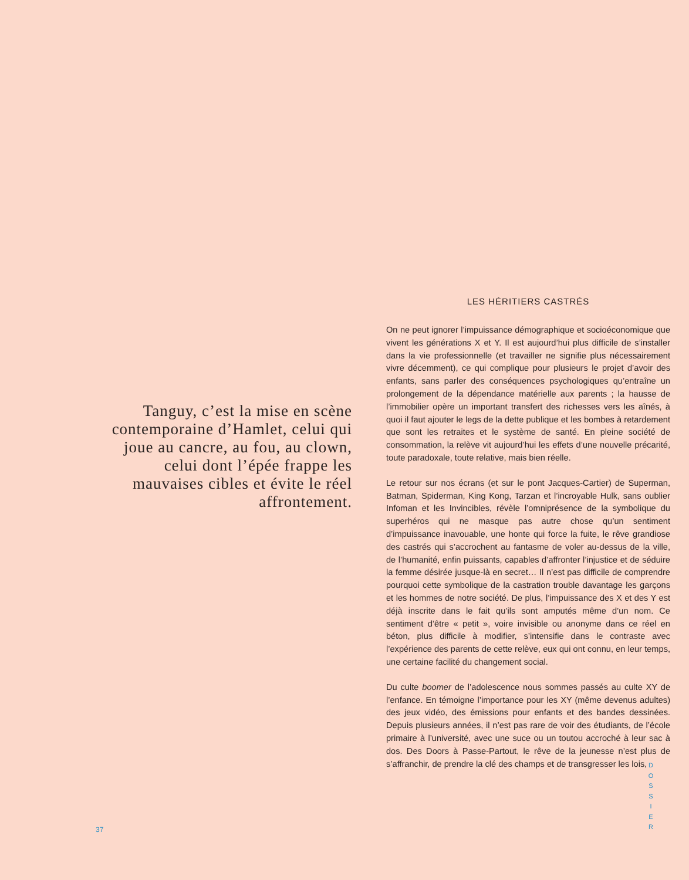Tanguy, c’est la mise en scène contemporaine d’Hamlet, celui qui joue au cancre, au fou, au clown, celui dont l’épée frappe les mauvaises cibles et évite le réel affrontement.
LES HÉRITIERS CASTRÉS
On ne peut ignorer l’impuissance démographique et socioéconomique que vivent les générations X et Y. Il est aujourd’hui plus difficile de s’installer dans la vie professionnelle (et travailler ne signifie plus nécessairement vivre décemment), ce qui complique pour plusieurs le projet d’avoir des enfants, sans parler des conséquences psychologiques qu’entraîne un prolongement de la dépendance matérielle aux parents ; la hausse de l’immobilier opère un important transfert des richesses vers les aînés, à quoi il faut ajouter le legs de la dette publique et les bombes à retardement que sont les retraites et le système de santé. En pleine société de consommation, la relève vit aujourd’hui les effets d’une nouvelle précarité, toute paradoxale, toute relative, mais bien réelle.
Le retour sur nos écrans (et sur le pont Jacques-Cartier) de Superman, Batman, Spiderman, King Kong, Tarzan et l’incroyable Hulk, sans oublier Infoman et les Invincibles, révèle l’omniprésence de la symbolique du superhéros qui ne masque pas autre chose qu’un sentiment d’impuissance inavouable, une honte qui force la fuite, le rêve grandiose des castrés qui s’accrochent au fantasme de voler au-dessus de la ville, de l’humanité, enfin puissants, capables d’affronter l’injustice et de séduire la femme désirée jusque-là en secret… Il n’est pas difficile de comprendre pourquoi cette symbolique de la castration trouble davantage les garçons et les hommes de notre société. De plus, l’impuissance des X et des Y est déjà inscrite dans le fait qu’ils sont amputés même d’un nom. Ce sentiment d’être « petit », voire invisible ou anonyme dans ce réel en béton, plus difficile à modifier, s’intensifie dans le contraste avec l’expérience des parents de cette relève, eux qui ont connu, en leur temps, une certaine facilité du changement social.
Du culte boomer de l’adolescence nous sommes passés au culte XY de l’enfance. En témoigne l’importance pour les XY (même devenus adultes) des jeux vidéo, des émissions pour enfants et des bandes dessinées. Depuis plusieurs années, il n’est pas rare de voir des étudiants, de l’école primaire à l’université, avec une suce ou un toutou accroché à leur sac à dos. Des Doors à Passe-Partout, le rêve de la jeunesse n’est plus de s’affranchir, de prendre la clé des champs et de transgresser les lois,
37
D O S S I E R